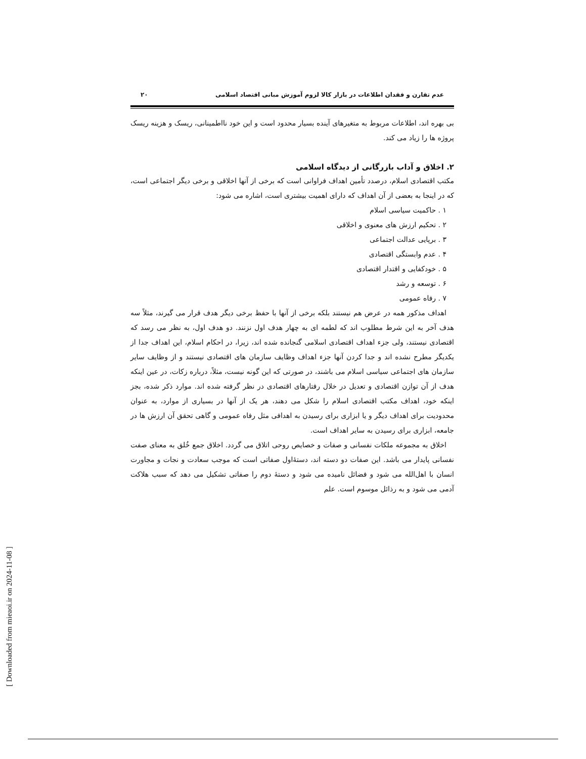عدم تقارن و فقدان اطلاعات در بازار کالا لزوم آموزش مبانی اقتصاد اسلامی ۲۰
بی بهره اند، اطلاعات مربوط به متغیرهای آینده بسیار محدود است و این خود نااطمینانی، ریسک و هزینه ریسک پروژه ها را زیاد می کند.
۲. اخلاق و آداب بازرگانی از دیدگاه اسلامی
مکتب اقتصادی اسلام، درصدد تأمین اهداف فراوانی است که برخی از آنها اخلاقی و برخی دیگر اجتماعی است، که در اینجا به بعضی از آن اهداف که دارای اهمیت بیشتری است، اشاره می شود:
۱ . حاکمیت سیاسی اسلام
۲ . تحکیم ارزش های معنوی و اخلاقی
۳ . برپایی عدالت اجتماعی
۴ . عدم وابستگی اقتصادی
۵ . خودکفایی و اقتدار اقتصادی
۶ . توسعه و رشد
۷ . رفاه عمومی
اهداف مذکور همه در عرض هم نیستند بلکه برخی از آنها با حفظ برخی دیگر هدف قرار می گیرند، مثلاً سه هدف آخر به این شرط مطلوب اند که لطمه ای به چهار هدف اول نزنند. دو هدف اول، به نظر می رسد که اقتصادی نیستند، ولی جزء اهداف اقتصادی اسلامی گنجانده شده اند، زیرا، در احکام اسلام، این اهداف جدا از یکدیگر مطرح نشده اند و جدا کردن آنها جزء اهداف وظایف سازمان های اقتصادی نیستند و از وظایف سایر سازمان های اجتماعی سیاسی اسلام می باشند، در صورتی که این گونه نیست، مثلاً، درباره زکات، در عین اینکه هدف از آن توازن اقتصادی و تعدیل در خلال رفتارهای اقتصادی در نظر گرفته شده اند. موارد ذکر شده، بجز اینکه خود، اهداف مکتب اقتصادی اسلام را شکل می دهند، هر یک از آنها در بسیاری از موارد، به عنوان محدودیت برای اهداف دیگر و یا ابزاری برای رسیدن به اهدافی مثل رفاه عمومی و گاهی تحقق آن ارزش ها در جامعه، ابزاری برای رسیدن به سایر اهداف است.
اخلاق به مجموعه ملکات نفسانی و صفات و خصایص روحی اتلاق می گردد. اخلاق جمع خُلق به معنای صفت نفسانی پایدار می باشد. این صفات دو دسته اند، دستۀاول صفاتی است که موجب سعادت و نجات و مجاورت انسان با اهل‌الله می شود و فضائل نامیده می شود و دستۀ دوم را صفاتی تشکیل می دهد که سبب هلاکت آدمی می شود و به رذائل موسوم است. علم
[ Downloaded from mieaoi.ir on 2024-11-08 ]